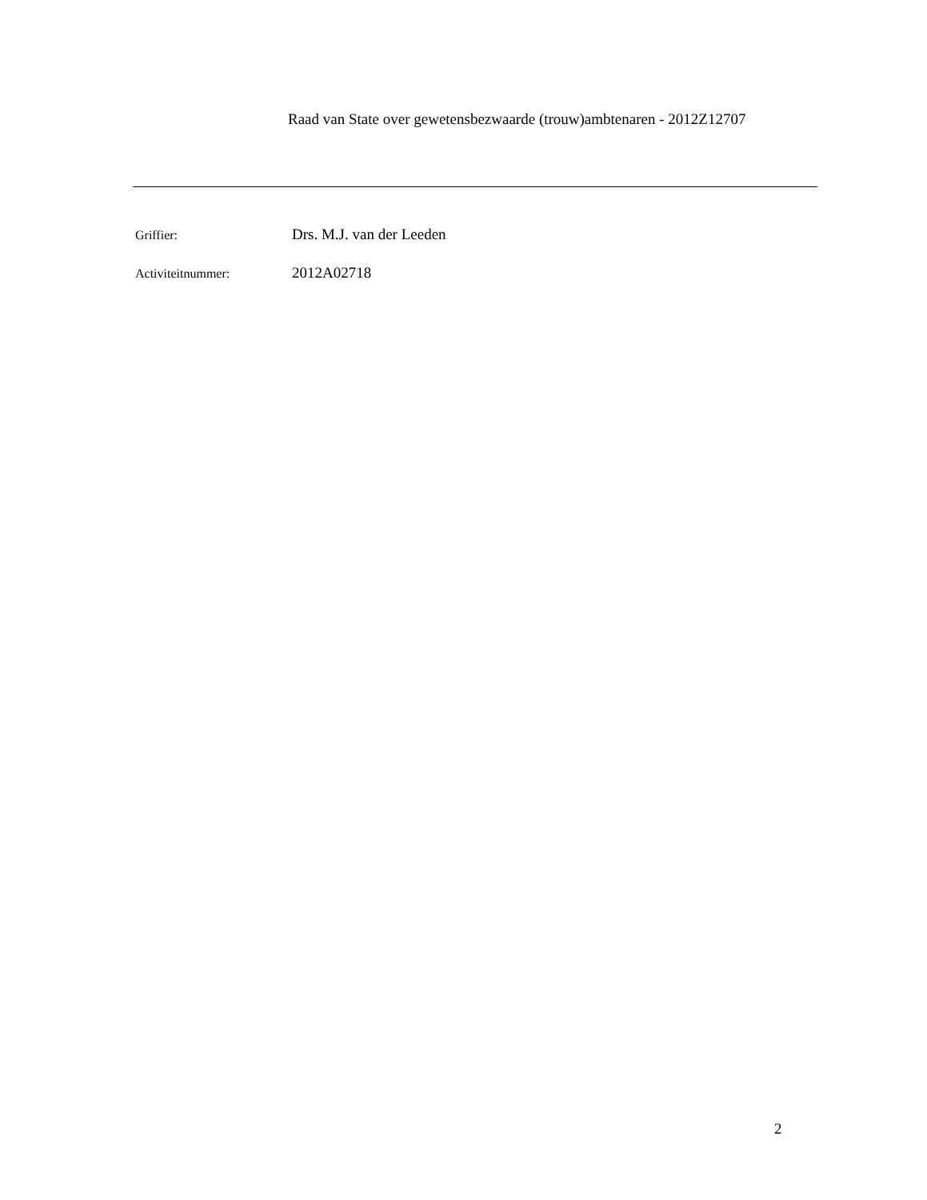Raad van State over gewetensbezwaarde (trouw)ambtenaren - 2012Z12707
Griffier: Drs. M.J. van der Leeden
Activiteitnummer: 2012A02718
2